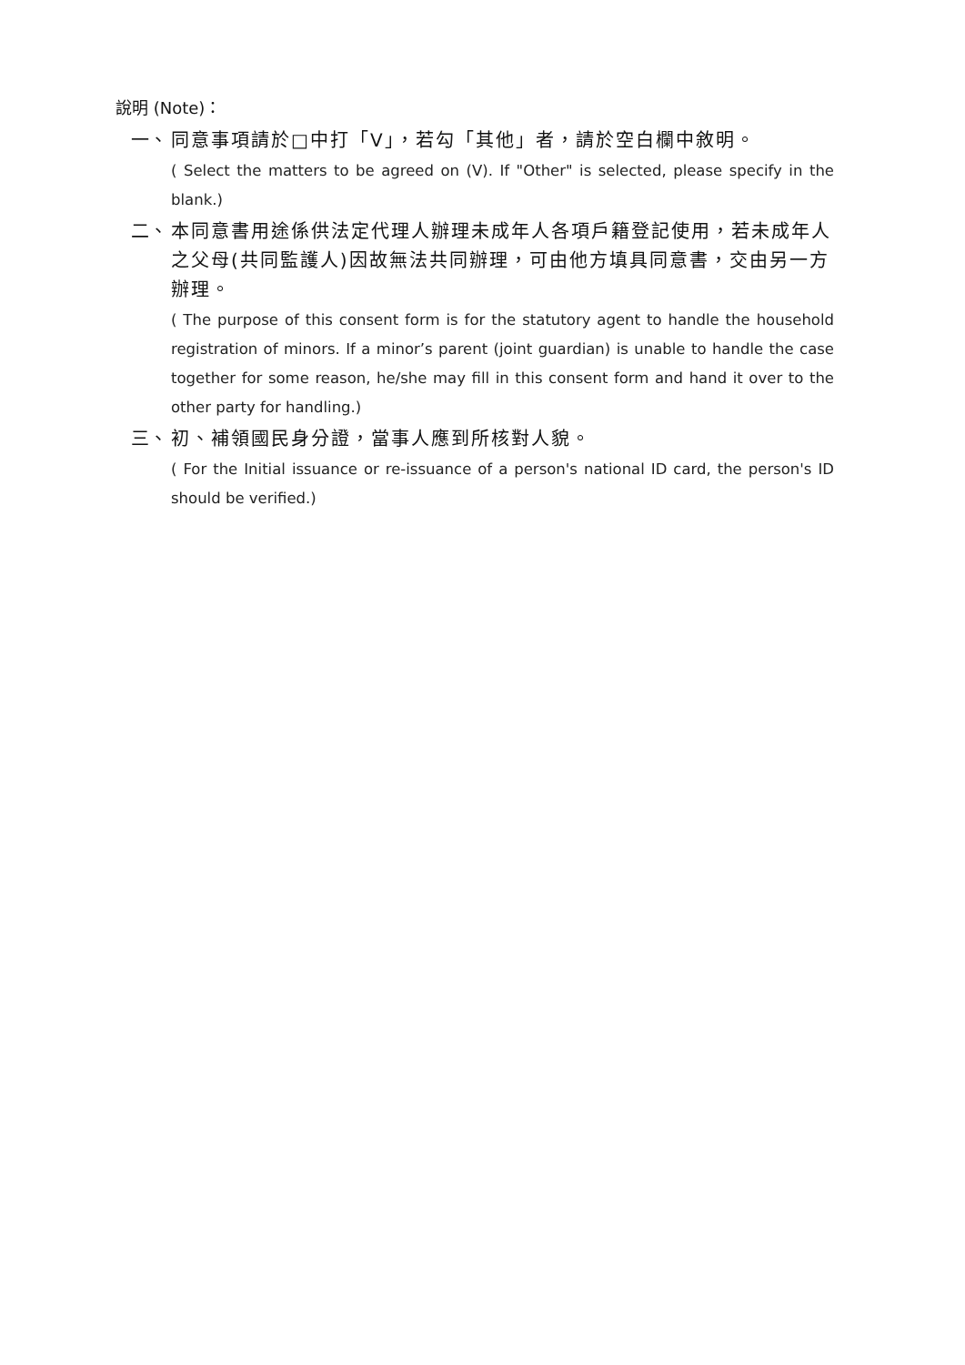說明 (Note)：
一、
同意事項請於□中打「V」，若勾「其他」者，請於空白欄中敘明。
( Select the matters to be agreed on (V). If "Other" is selected, please specify in the blank.)
二、
本同意書用途係供法定代理人辦理未成年人各項戶籍登記使用，若未成年人之父母(共同監護人)因故無法共同辦理，可由他方填具同意書，交由另一方辦理。
( The purpose of this consent form is for the statutory agent to handle the household registration of minors. If a minor’s parent (joint guardian) is unable to handle the case together for some reason, he/she may fill in this consent form and hand it over to the other party for handling.)
三、
初、補領國民身分證，當事人應到所核對人貌。
( For the Initial issuance or re-issuance of a person's national ID card, the person's ID should be verified.)